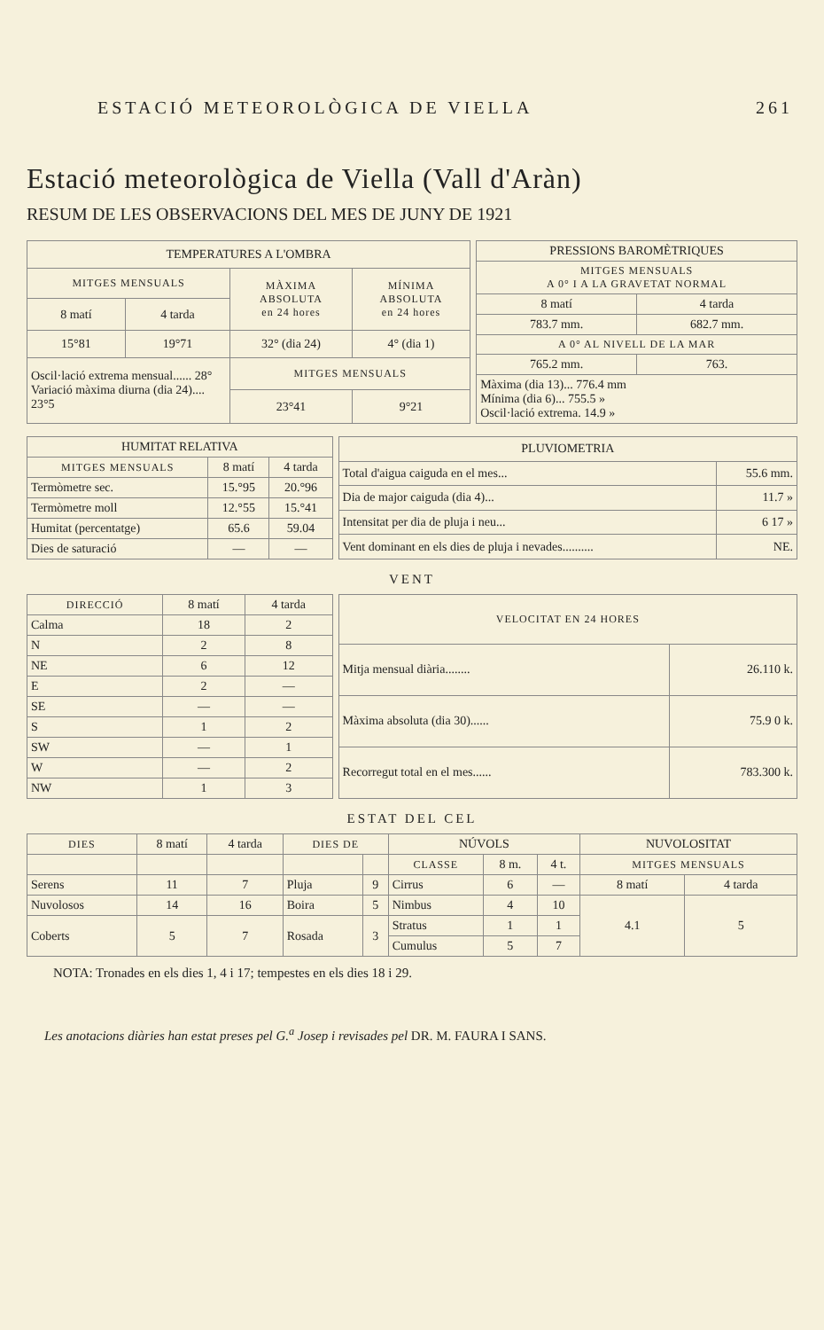ESTACIÓ METEOROLÒGICA DE VIELLA 261
Estació meteorològica de Viella (Vall d'Aràn)
RESUM DE LES OBSERVACIONS DEL MES DE JUNY DE 1921
| TEMPERATURES A L'OMBRA | | | |
| --- | --- | --- | --- |
| MITGES MENSUALS | | MÀXIMA ABSOLUTA en 24 hores | MÍNIMA ABSOLUTA en 24 hores |
| 8 matí | 4 tarda | | |
| 15°81 | 19°71 | 32° (dia 24) | 4° (dia 1) |
| Oscil·lació extrema mensual...... 28° Variació màxima diurna (dia 24).... 23°5 | | MITGES MENSUALS | |
| | | 23°41 | 9°21 |
| PRESSIONS BAROMÈTRIQUES | |
| --- | --- |
| MITGES MENSUALS A 0° I A LA GRAVETAT NORMAL | |
| 8 matí | 4 tarda |
| 783.7 mm. | 682.7 mm. |
| A 0° AL NIVELL DE LA MAR | |
| 765.2 mm. | 763. |
| Màxima (dia 13)... 776.4 mm Mínima (dia 6)... 755.5 » Oscil·lació extrema. 14.9 » | |
| HUMITAT RELATIVA | | |
| --- | --- | --- |
| MITGES MENSUALS | 8 matí | 4 tarda |
| Termòmetre sec. | 15.°95 | 20.°96 |
| Termòmetre moll | 12.°55 | 15.°41 |
| Humitat (percentatge) | 65.6 | 59.04 |
| Dies de saturació | — | — |
| PLUVIOMETRIA | |
| --- | --- |
| Total d'aigua caiguda en el mes... | 55.6 mm. |
| Dia de major caiguda (dia 4)... | 11.7 » |
| Intensitat per dia de pluja i neu... | 6 17 » |
| Vent dominant en els dies de pluja i nevades.......... | NE. |
VENT
| DIRECCIÓ | 8 matí | 4 tarda |
| --- | --- | --- |
| Calma | 18 | 2 |
| N | 2 | 8 |
| NE | 6 | 12 |
| E | 2 | — |
| SE | — | — |
| S | 1 | 2 |
| SW | — | 1 |
| W | — | 2 |
| NW | 1 | 3 |
| VELOCITAT EN 24 HORES | |
| --- | --- |
| Mitja mensual diària........ | 26.110 k. |
| Màxima absoluta (dia 30)...... | 75.9 0 k. |
| Recorregut total en el mes...... | 783.300 k. |
ESTAT DEL CEL
| DIES | 8 matí | 4 tarda | DIES DE | | NÚVOLS | | | NUVOLOSITAT | |
| --- | --- | --- | --- | --- | --- | --- | --- | --- | --- |
| | | | | | CLASSE | 8 m. | 4 t. | MITGES MENSUALS | |
| Serens | 11 | 7 | Pluja | 9 | Cirrus | 6 | — | 8 matí | 4 tarda |
| Nuvolosos | 14 | 16 | Boira | 5 | Nimbus | 4 | 10 | 4.1 | 5 |
| Coberts | 5 | 7 | Rosada | 3 | Stratus | 1 | 1 | | |
| | | | | | Cumulus | 5 | 7 | | |
NOTA: Tronades en els dies 1, 4 i 17; tempestes en els dies 18 i 29.
Les anotacions diàries han estat preses pel G.<sup>a</sup> Josep i revisades pel DR. M. FAURA I SANS.